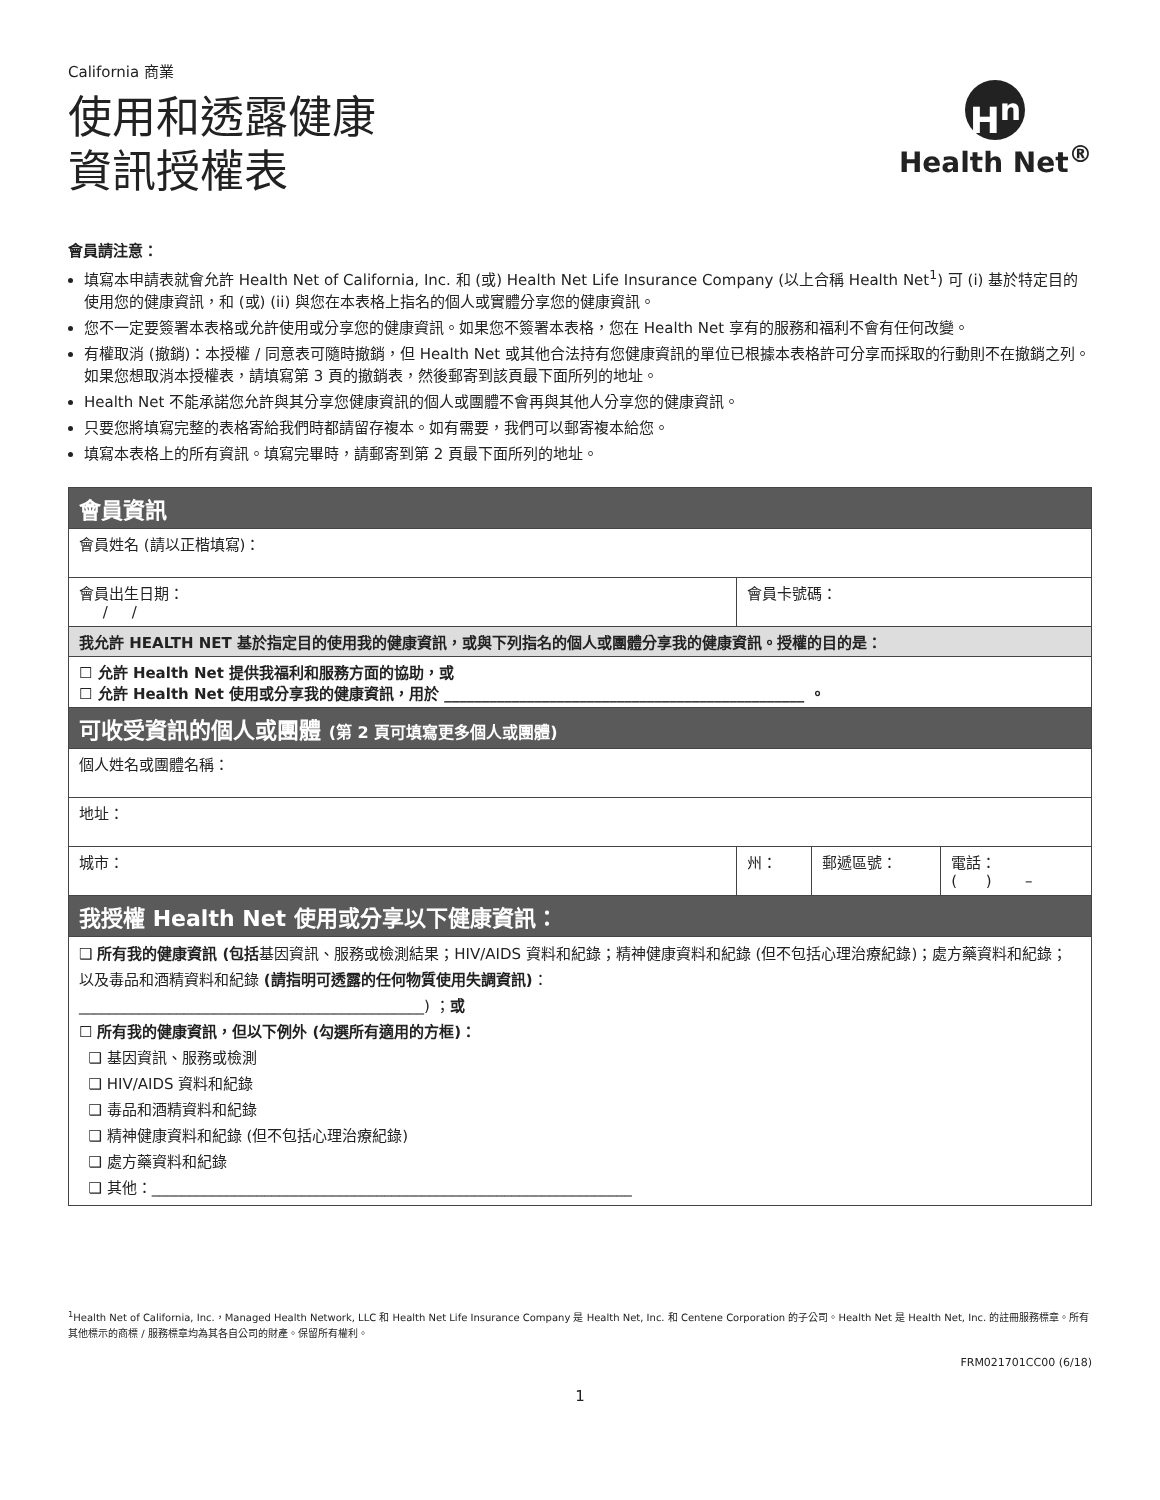California 商業
使用和透露健康
資訊授權表
H<sup>n</sup>
Health Net<sup>®</sup>
會員請注意：
填寫本申請表就會允許 Health Net of California, Inc. 和 (或) Health Net Life Insurance Company (以上合稱 Health Net<sup>1</sup>) 可 (i) 基於特定目的使用您的健康資訊，和 (或) (ii) 與您在本表格上指名的個人或實體分享您的健康資訊。
您不一定要簽署本表格或允許使用或分享您的健康資訊。如果您不簽署本表格，您在 Health Net 享有的服務和福利不會有任何改變。
有權取消 (撤銷)：本授權 / 同意表可隨時撤銷，但 Health Net 或其他合法持有您健康資訊的單位已根據本表格許可分享而採取的行動則不在撤銷之列。如果您想取消本授權表，請填寫第 3 頁的撤銷表，然後郵寄到該頁最下面所列的地址。
Health Net 不能承諾您允許與其分享您健康資訊的個人或團體不會再與其他人分享您的健康資訊。
只要您將填寫完整的表格寄給我們時都請留存複本。如有需要，我們可以郵寄複本給您。
填寫本表格上的所有資訊。填寫完畢時，請郵寄到第 2 頁最下面所列的地址。
| 會員資訊 | | | |
| 會員姓名 (請以正楷填寫)： | | | |
| 會員出生日期： / / | 會員卡號碼： | | |
| 我允許 HEALTH NET 基於指定目的使用我的健康資訊，或與下列指名的個人或團體分享我的健康資訊。授權的目的是： | | | |
| ☐ 允許 Health Net 提供我福利和服務方面的協助，或 ☐ 允許 Health Net 使用或分享我的健康資訊，用於 ________________________________________________ 。 | | | |
| 可收受資訊的個人或團體 (第 2 頁可填寫更多個人或團體) | | | |
| 個人姓名或團體名稱： | | | |
| 地址： | | | |
| 城市： | 州： | 郵遞區號： | 電話： ( ) – |
| 我授權 Health Net 使用或分享以下健康資訊： | | | |
| ❑ 所有我的健康資訊 (包括 基因資訊、服務或檢測結果；HIV/AIDS 資料和紀錄；精神健康資料和紀錄 (但不包括心理治療紀錄)；處方藥資料和紀錄；以及毒品和酒精資料和紀錄 (請指明可透露的任何物質使用失調資訊) ： ______________________________________________) ； 或 ☐ 所有我的健康資訊，但以下例外 (勾選所有適用的方框)： ❑ 基因資訊、服務或檢測 ❑ HIV/AIDS 資料和紀錄 ❑ 毒品和酒精資料和紀錄 ❑ 精神健康資料和紀錄 (但不包括心理治療紀錄) ❑ 處方藥資料和紀錄 ❑ 其他：________________________________________________________________ | | | |
<sup>1</sup> Health Net of California, Inc.，Managed Health Network, LLC 和 Health Net Life Insurance Company 是 Health Net, Inc. 和 Centene Corporation 的子公司。Health Net 是 Health Net, Inc. 的註冊服務標章。所有其他標示的商標 / 服務標章均為其各自公司的財產。保留所有權利。
FRM021701CC00 (6/18)
1